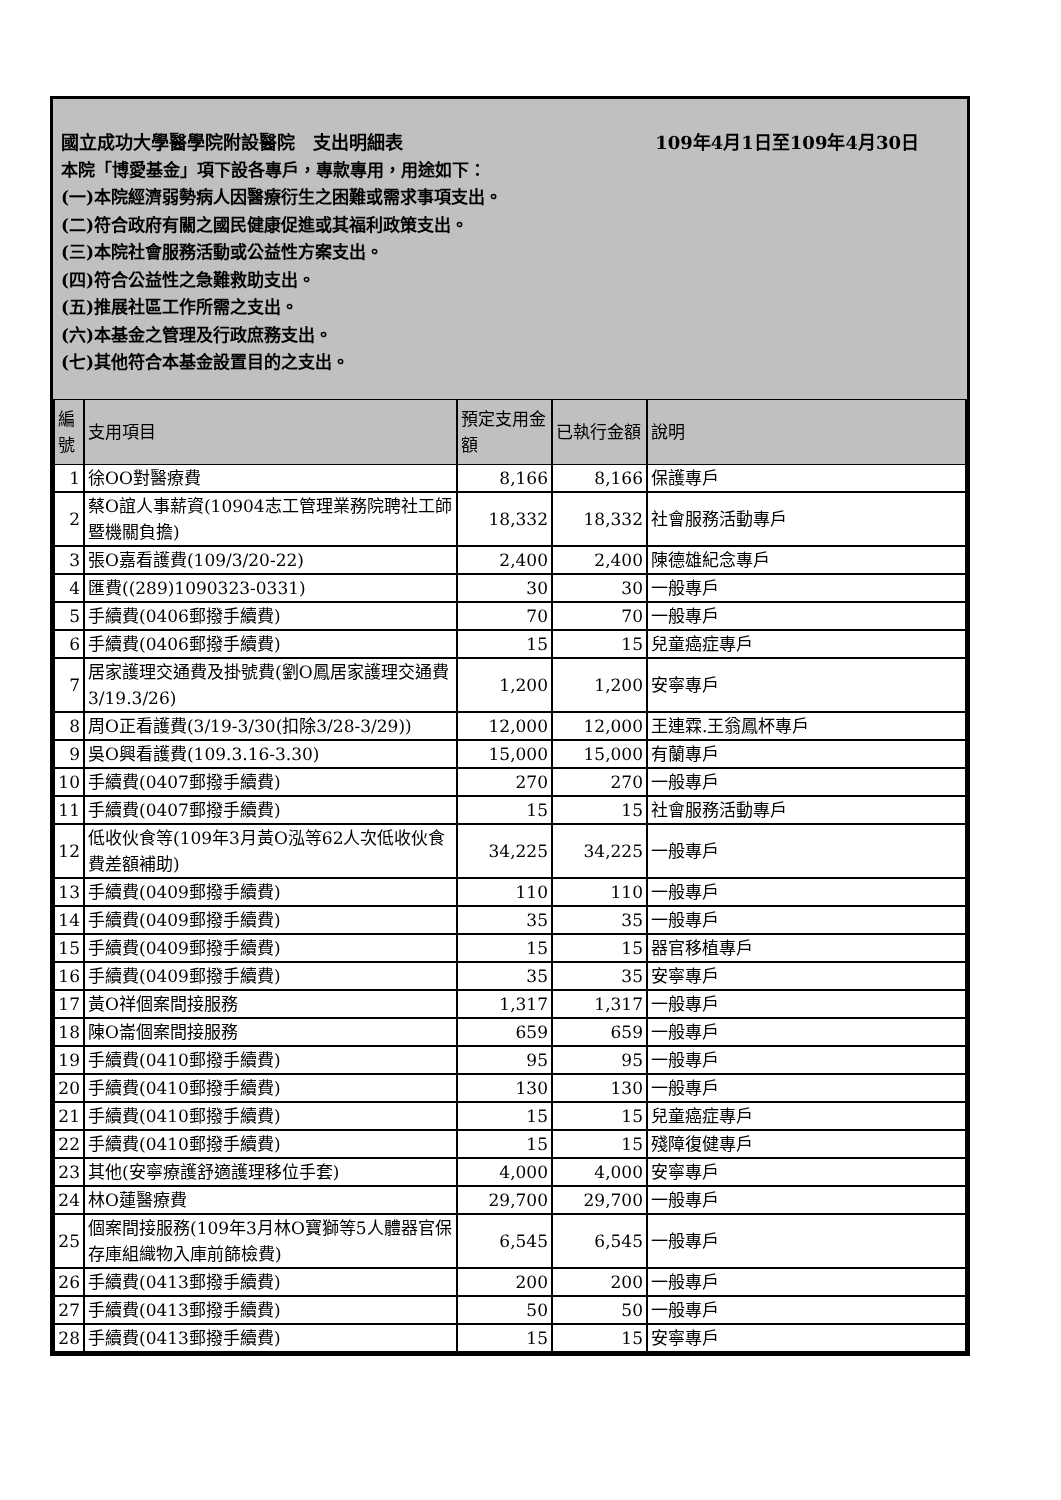國立成功大學醫學院附設醫院　支出明細表 109年4月1日至109年4月30日
本院「博愛基金」項下設各專戶，專款專用，用途如下：
(一)本院經濟弱勢病人因醫療衍生之困難或需求事項支出。
(二)符合政府有關之國民健康促進或其福利政策支出。
(三)本院社會服務活動或公益性方案支出。
(四)符合公益性之急難救助支出。
(五)推展社區工作所需之支出。
(六)本基金之管理及行政庶務支出。
(七)其他符合本基金設置目的之支出。
| 編號 | 支用項目 | 預定支用金額 | 已執行金額 | 說明 |
| --- | --- | --- | --- | --- |
| 1 | 徐OO對醫療費 | 8,166 | 8,166 | 保護專戶 |
| 2 | 蔡O誼人事薪資(10904志工管理業務院聘社工師暨機關負擔) | 18,332 | 18,332 | 社會服務活動專戶 |
| 3 | 張O嘉看護費(109/3/20-22) | 2,400 | 2,400 | 陳德雄紀念專戶 |
| 4 | 匯費((289)1090323-0331) | 30 | 30 | 一般專戶 |
| 5 | 手續費(0406郵撥手續費) | 70 | 70 | 一般專戶 |
| 6 | 手續費(0406郵撥手續費) | 15 | 15 | 兒童癌症專戶 |
| 7 | 居家護理交通費及掛號費(劉O鳳居家護理交通費3/19.3/26) | 1,200 | 1,200 | 安寧專戶 |
| 8 | 周O正看護費(3/19-3/30(扣除3/28-3/29)) | 12,000 | 12,000 | 王連霖.王翁鳳杯專戶 |
| 9 | 吳O興看護費(109.3.16-3.30) | 15,000 | 15,000 | 有蘭專戶 |
| 10 | 手續費(0407郵撥手續費) | 270 | 270 | 一般專戶 |
| 11 | 手續費(0407郵撥手續費) | 15 | 15 | 社會服務活動專戶 |
| 12 | 低收伙食等(109年3月黃O泓等62人次低收伙食費差額補助) | 34,225 | 34,225 | 一般專戶 |
| 13 | 手續費(0409郵撥手續費) | 110 | 110 | 一般專戶 |
| 14 | 手續費(0409郵撥手續費) | 35 | 35 | 一般專戶 |
| 15 | 手續費(0409郵撥手續費) | 15 | 15 | 器官移植專戶 |
| 16 | 手續費(0409郵撥手續費) | 35 | 35 | 安寧專戶 |
| 17 | 黃O祥個案間接服務 | 1,317 | 1,317 | 一般專戶 |
| 18 | 陳O崙個案間接服務 | 659 | 659 | 一般專戶 |
| 19 | 手續費(0410郵撥手續費) | 95 | 95 | 一般專戶 |
| 20 | 手續費(0410郵撥手續費) | 130 | 130 | 一般專戶 |
| 21 | 手續費(0410郵撥手續費) | 15 | 15 | 兒童癌症專戶 |
| 22 | 手續費(0410郵撥手續費) | 15 | 15 | 殘障復健專戶 |
| 23 | 其他(安寧療護舒適護理移位手套) | 4,000 | 4,000 | 安寧專戶 |
| 24 | 林O蓮醫療費 | 29,700 | 29,700 | 一般專戶 |
| 25 | 個案間接服務(109年3月林O寶獅等5人體器官保存庫組織物入庫前篩檢費) | 6,545 | 6,545 | 一般專戶 |
| 26 | 手續費(0413郵撥手續費) | 200 | 200 | 一般專戶 |
| 27 | 手續費(0413郵撥手續費) | 50 | 50 | 一般專戶 |
| 28 | 手續費(0413郵撥手續費) | 15 | 15 | 安寧專戶 |